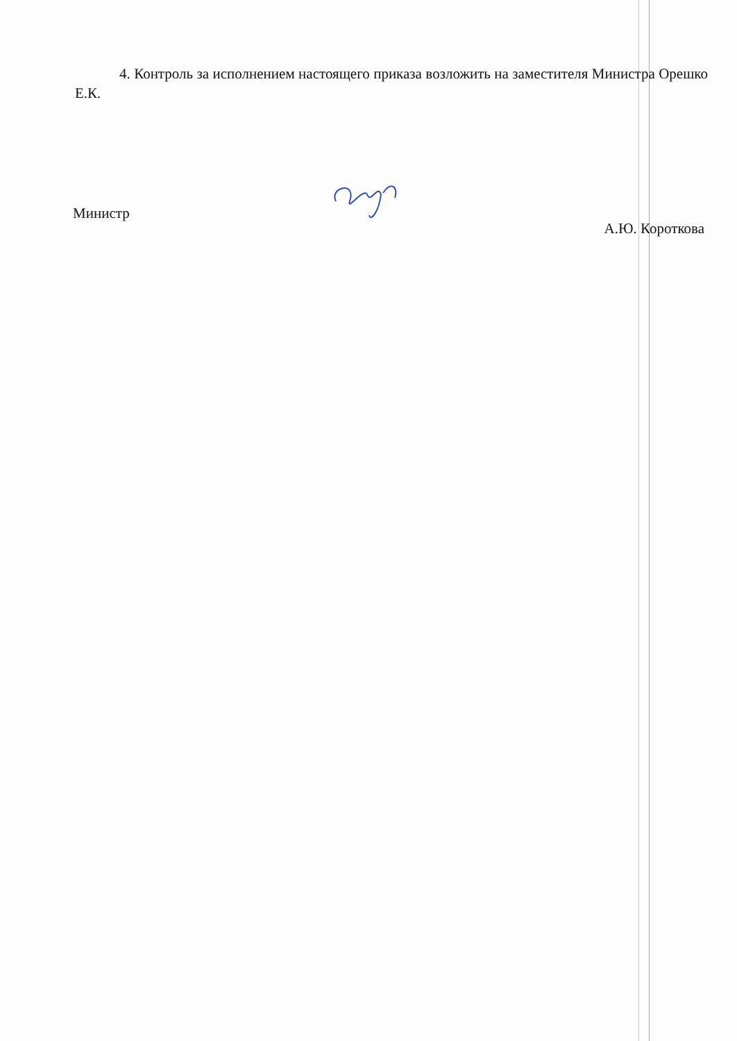4. Контроль за исполнением настоящего приказа возложить на заместителя Министра Орешко Е.К.
Министр А.Ю. Короткова